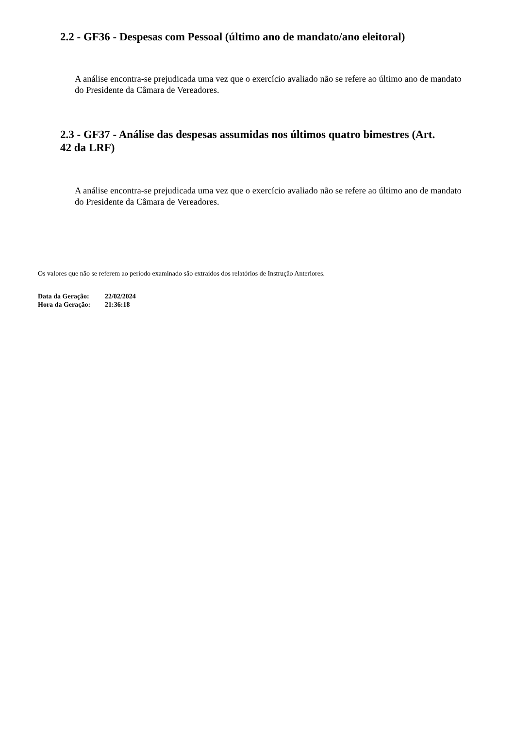2.2 - GF36 - Despesas com Pessoal (último ano de mandato/ano eleitoral)
A análise encontra-se prejudicada uma vez que o exercício avaliado não se refere ao último ano de mandato do Presidente da Câmara de Vereadores.
2.3 - GF37 - Análise das despesas assumidas nos últimos quatro bimestres (Art. 42 da LRF)
A análise encontra-se prejudicada uma vez que o exercício avaliado não se refere ao último ano de mandato do Presidente da Câmara de Vereadores.
Os valores que não se referem ao período examinado são extraídos dos relatórios de Instrução Anteriores.
| Data da Geração: | 22/02/2024 |
| Hora da Geração: | 21:36:18 |